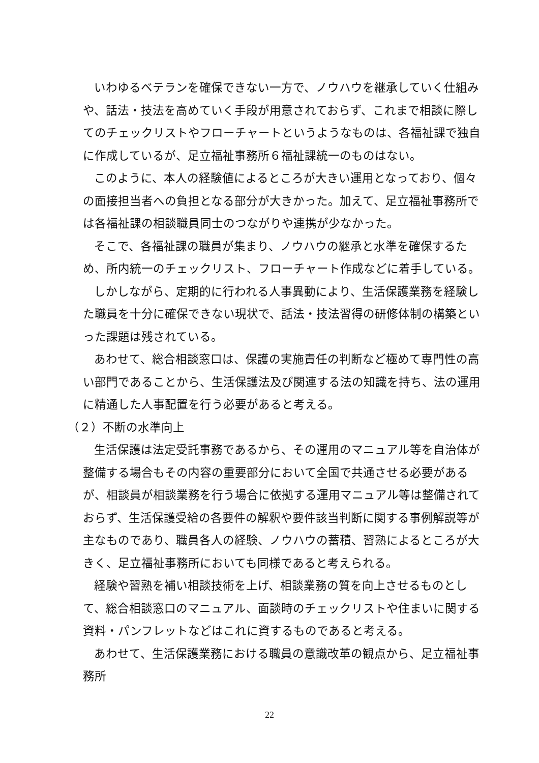いわゆるベテランを確保できない一方で、ノウハウを継承していく仕組みや、話法・技法を高めていく手段が用意されておらず、これまで相談に際してのチェックリストやフローチャートというようなものは、各福祉課で独自に作成しているが、足立福祉事務所６福祉課統一のものはない。
このように、本人の経験値によるところが大きい運用となっており、個々の面接担当者への負担となる部分が大きかった。加えて、足立福祉事務所では各福祉課の相談職員同士のつながりや連携が少なかった。
そこで、各福祉課の職員が集まり、ノウハウの継承と水準を確保するため、所内統一のチェックリスト、フローチャート作成などに着手している。
しかしながら、定期的に行われる人事異動により、生活保護業務を経験した職員を十分に確保できない現状で、話法・技法習得の研修体制の構築といった課題は残されている。
あわせて、総合相談窓口は、保護の実施責任の判断など極めて専門性の高い部門であることから、生活保護法及び関連する法の知識を持ち、法の運用に精通した人事配置を行う必要があると考える。
（２）不断の水準向上
生活保護は法定受託事務であるから、その運用のマニュアル等を自治体が整備する場合もその内容の重要部分において全国で共通させる必要があるが、相談員が相談業務を行う場合に依拠する運用マニュアル等は整備されておらず、生活保護受給の各要件の解釈や要件該当判断に関する事例解説等が主なものであり、職員各人の経験、ノウハウの蓄積、習熟によるところが大きく、足立福祉事務所においても同様であると考えられる。
経験や習熟を補い相談技術を上げ、相談業務の質を向上させるものとして、総合相談窓口のマニュアル、面談時のチェックリストや住まいに関する資料・パンフレットなどはこれに資するものであると考える。
あわせて、生活保護業務における職員の意識改革の観点から、足立福祉事務所
22